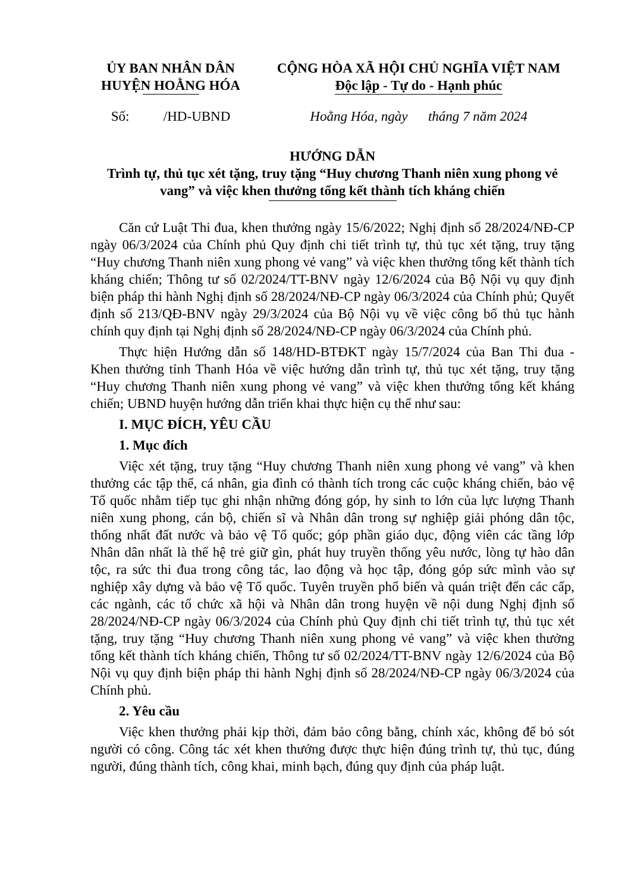ỦY BAN NHÂN DÂN
HUYỆN HOẰNG HÓA
CỘNG HÒA XÃ HỘI CHỦ NGHĨA VIỆT NAM
Độc lập - Tự do - Hạnh phúc
Số: /HD-UBND
Hoằng Hóa, ngày tháng 7 năm 2024
HƯỚNG DẪN
Trình tự, thủ tục xét tặng, truy tặng “Huy chương Thanh niên xung phong vẻ vang” và việc khen thưởng tổng kết thành tích kháng chiến
Căn cứ Luật Thi đua, khen thưởng ngày 15/6/2022; Nghị định số 28/2024/NĐ-CP ngày 06/3/2024 của Chính phủ Quy định chi tiết trình tự, thủ tục xét tặng, truy tặng “Huy chương Thanh niên xung phong vẻ vang” và việc khen thưởng tổng kết thành tích kháng chiến; Thông tư số 02/2024/TT-BNV ngày 12/6/2024 của Bộ Nội vụ quy định biện pháp thi hành Nghị định số 28/2024/NĐ-CP ngày 06/3/2024 của Chính phủ; Quyết định số 213/QĐ-BNV ngày 29/3/2024 của Bộ Nội vụ về việc công bố thủ tục hành chính quy định tại Nghị định số 28/2024/NĐ-CP ngày 06/3/2024 của Chính phủ.
Thực hiện Hướng dẫn số 148/HD-BTĐKT ngày 15/7/2024 của Ban Thi đua - Khen thưởng tỉnh Thanh Hóa về việc hướng dẫn trình tự, thủ tục xét tặng, truy tặng “Huy chương Thanh niên xung phong vẻ vang” và việc khen thưởng tổng kết kháng chiến; UBND huyện hướng dẫn triển khai thực hiện cụ thể như sau:
I. MỤC ĐÍCH, YÊU CẦU
1. Mục đích
Việc xét tặng, truy tặng “Huy chương Thanh niên xung phong vẻ vang” và khen thưởng các tập thể, cá nhân, gia đình có thành tích trong các cuộc kháng chiến, bảo vệ Tổ quốc nhằm tiếp tục ghi nhận những đóng góp, hy sinh to lớn của lực lượng Thanh niên xung phong, cán bộ, chiến sĩ và Nhân dân trong sự nghiệp giải phóng dân tộc, thống nhất đất nước và bảo vệ Tổ quốc; góp phần giáo dục, động viên các tầng lớp Nhân dân nhất là thế hệ trẻ giữ gìn, phát huy truyền thống yêu nước, lòng tự hào dân tộc, ra sức thi đua trong công tác, lao động và học tập, đóng góp sức mình vào sự nghiệp xây dựng và bảo vệ Tổ quốc. Tuyên truyền phổ biến và quán triệt đến các cấp, các ngành, các tổ chức xã hội và Nhân dân trong huyện về nội dung Nghị định số 28/2024/NĐ-CP ngày 06/3/2024 của Chính phủ Quy định chi tiết trình tự, thủ tục xét tặng, truy tặng “Huy chương Thanh niên xung phong vẻ vang” và việc khen thưởng tổng kết thành tích kháng chiến, Thông tư số 02/2024/TT-BNV ngày 12/6/2024 của Bộ Nội vụ quy định biện pháp thi hành Nghị định số 28/2024/NĐ-CP ngày 06/3/2024 của Chính phủ.
2. Yêu cầu
Việc khen thưởng phải kịp thời, đảm bảo công bằng, chính xác, không để bỏ sót người có công. Công tác xét khen thưởng được thực hiện đúng trình tự, thủ tục, đúng người, đúng thành tích, công khai, minh bạch, đúng quy định của pháp luật.